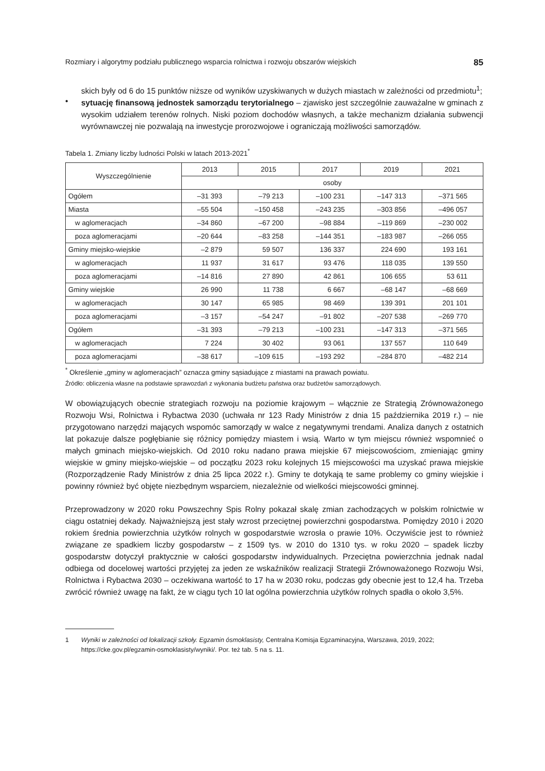Rozmiary i algorytmy podziału publicznego wsparcia rolnictwa i rozwoju obszarów wiejskich 85
skich były od 6 do 15 punktów niższe od wyników uzyskiwanych w dużych miastach w zależności od przedmiotu<sup>1</sup>;
•
sytuację finansową jednostek samorządu terytorialnego – zjawisko jest szczególnie zauważalne w gminach z wysokim udziałem terenów rolnych. Niski poziom dochodów własnych, a także mechanizm działania subwencji wyrównawczej nie pozwalają na inwestycje prorozwojowe i ograniczają możliwości samorządów.
Tabela 1. Zmiany liczby ludności Polski w latach 2013-2021<sup>*</sup>
| Wyszczególnienie | 2013 | 2015 | 2017 | 2019 | 2021 |
| --- | --- | --- | --- | --- | --- |
| | osoby | | | | |
| Ogółem | –31 393 | –79 213 | –100 231 | –147 313 | –371 565 |
| Miasta | –55 504 | –150 458 | –243 235 | –303 856 | –496 057 |
| w aglomeracjach | –34 860 | –67 200 | –98 884 | –119 869 | –230 002 |
| poza aglomeracjami | –20 644 | –83 258 | –144 351 | –183 987 | –266 055 |
| Gminy miejsko-wiejskie | –2 879 | 59 507 | 136 337 | 224 690 | 193 161 |
| w aglomeracjach | 11 937 | 31 617 | 93 476 | 118 035 | 139 550 |
| poza aglomeracjami | –14 816 | 27 890 | 42 861 | 106 655 | 53 611 |
| Gminy wiejskie | 26 990 | 11 738 | 6 667 | –68 147 | –68 669 |
| w aglomeracjach | 30 147 | 65 985 | 98 469 | 139 391 | 201 101 |
| poza aglomeracjami | –3 157 | –54 247 | –91 802 | –207 538 | –269 770 |
| Ogółem | –31 393 | –79 213 | –100 231 | –147 313 | –371 565 |
| w aglomeracjach | 7 224 | 30 402 | 93 061 | 137 557 | 110 649 |
| poza aglomeracjami | –38 617 | –109 615 | –193 292 | –284 870 | –482 214 |
<sup>*</sup> Określenie „gminy w aglomeracjach” oznacza gminy sąsiadujące z miastami na prawach powiatu.
Źródło: obliczenia własne na podstawie sprawozdań z wykonania budżetu państwa oraz budżetów samorządowych.
W obowiązujących obecnie strategiach rozwoju na poziomie krajowym – włącznie ze Strategią Zrównoważonego Rozwoju Wsi, Rolnictwa i Rybactwa 2030 (uchwała nr 123 Rady Ministrów z dnia 15 października 2019 r.) – nie przygotowano narzędzi mających wspomóc samorządy w walce z negatywnymi trendami. Analiza danych z ostatnich lat pokazuje dalsze pogłębianie się różnicy pomiędzy miastem i wsią. Warto w tym miejscu również wspomnieć o małych gminach miejsko-wiejskich. Od 2010 roku nadano prawa miejskie 67 miejscowościom, zmieniając gminy wiejskie w gminy miejsko-wiejskie – od początku 2023 roku kolejnych 15 miejscowości ma uzyskać prawa miejskie (Rozporządzenie Rady Ministrów z dnia 25 lipca 2022 r.). Gminy te dotykają te same problemy co gminy wiejskie i powinny również być objęte niezbędnym wsparciem, niezależnie od wielkości miejscowości gminnej.
Przeprowadzony w 2020 roku Powszechny Spis Rolny pokazał skalę zmian zachodzących w polskim rolnictwie w ciągu ostatniej dekady. Najważniejszą jest stały wzrost przeciętnej powierzchni gospodarstwa. Pomiędzy 2010 i 2020 rokiem średnia powierzchnia użytków rolnych w gospodarstwie wzrosła o prawie 10%. Oczywiście jest to również związane ze spadkiem liczby gospodarstw – z 1509 tys. w 2010 do 1310 tys. w roku 2020 – spadek liczby gospodarstw dotyczył praktycznie w całości gospodarstw indywidualnych. Przeciętna powierzchnia jednak nadal odbiega od docelowej wartości przyjętej za jeden ze wskaźników realizacji Strategii Zrównoważonego Rozwoju Wsi, Rolnictwa i Rybactwa 2030 – oczekiwana wartość to 17 ha w 2030 roku, podczas gdy obecnie jest to 12,4 ha. Trzeba zwrócić również uwagę na fakt, że w ciągu tych 10 lat ogólna powierzchnia użytków rolnych spadła o około 3,5%.
1 Wyniki w zależności od lokalizacji szkoły. Egzamin ósmoklasisty, Centralna Komisja Egzaminacyjna, Warszawa, 2019, 2022; https://cke.gov.pl/egzamin-osmoklasisty/wyniki/. Por. też tab. 5 na s. 11.